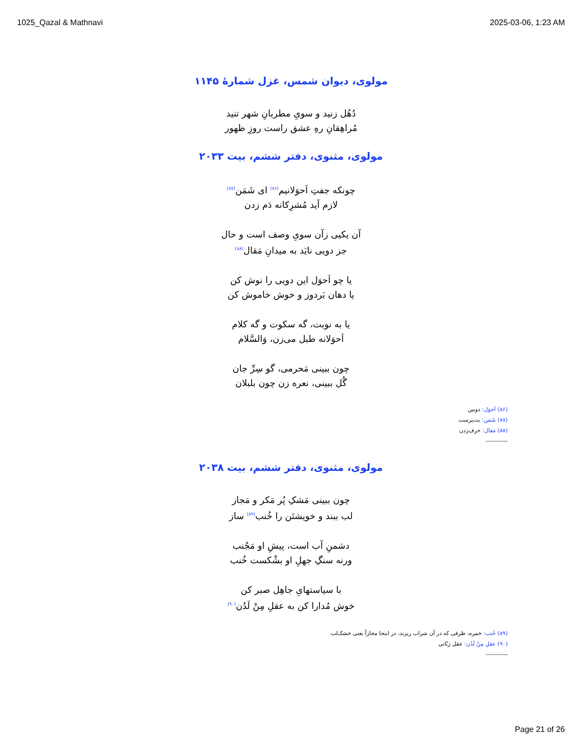1025_Qazal & Mathnavi 2025-03-06, 1:23 AM
مولوی، دیوان شمس، غزل شمارهٔ ۱۱۴۵
دُهُل زنید و سویِ مطربانِ شهر تنید
مُراهِقانِ رهِ عشق راست روزِ ظهور
مولوی، مثنوی، دفتر ششم، بیت ۲۰۳۳
چونکه جفتِ اَحوَلانیم<sup>(۸۶)</sup> ای شَمَن<sup>(۸۷)</sup>
لازم آید مُشرِکانه دَم زدن
آن یکیی زآن سویِ وصف است و حال
جز دویی نایَد به میدانِ مَقال<sup>(۸۸)</sup>
یا چو اَحوَل این دویی را نوش کن
یا دهان بَردوز و خوش خاموش کن
یا به نوبت، گه سکوت و گه کلام
اَحوَلانه طبل می‌زن، وَالسَّلام
چون ببینی مَحرمی، گو سِرِّ جان
گُل ببینی، نعره زن چون بلبلان
(۸۶) اَحوَل: دوبین
(۸۷) شَمَن: بت‌پرست
(۸۸) مَقال: حرف‌زدن
-----------
مولوی، مثنوی، دفتر ششم، بیت ۲۰۳۸
چون ببینی مَشکِ پُر مَکر و مَجاز
لب ببند و خویشتَن را خُنب<sup>(۸۹)</sup> ساز
دشمنِ آب است، پیشِ او مَجُنب
ورنه سنگِ جهلِ او بشْکست خُنب
با سیاستهایِ جاهِل صبر کن
خوش مُدارا کن به عقلِ مِنْ لَدُن<sup>(۹۰)</sup>
(۸۹) خُنب: خمره، ظرفی که در آن شراب ریزند، در اینجا مجازاً یعنی خشک‌لب
(۹۰) عقلِ مِنْ لَدُن: عقل رَبّانی
-----------
Page 21 of 26